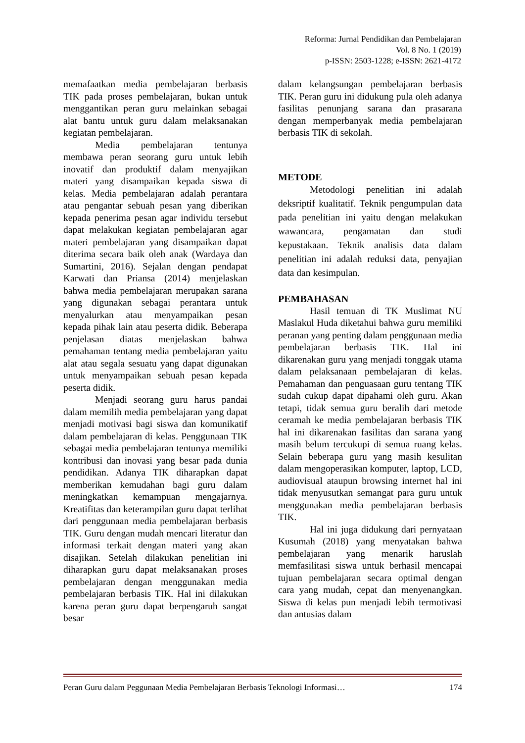Reforma: Jurnal Pendidikan dan Pembelajaran
Vol. 8 No. 1 (2019)
p-ISSN: 2503-1228; e-ISSN: 2621-4172
memafaatkan media pembelajaran berbasis TIK pada proses pembelajaran, bukan untuk menggantikan peran guru melainkan sebagai alat bantu untuk guru dalam melaksanakan kegiatan pembelajaran.
Media pembelajaran tentunya membawa peran seorang guru untuk lebih inovatif dan produktif dalam menyajikan materi yang disampaikan kepada siswa di kelas. Media pembelajaran adalah perantara atau pengantar sebuah pesan yang diberikan kepada penerima pesan agar individu tersebut dapat melakukan kegiatan pembelajaran agar materi pembelajaran yang disampaikan dapat diterima secara baik oleh anak (Wardaya dan Sumartini, 2016). Sejalan dengan pendapat Karwati dan Priansa (2014) menjelaskan bahwa media pembelajaran merupakan sarana yang digunakan sebagai perantara untuk menyalurkan atau menyampaikan pesan kepada pihak lain atau peserta didik. Beberapa penjelasan diatas menjelaskan bahwa pemahaman tentang media pembelajaran yaitu alat atau segala sesuatu yang dapat digunakan untuk menyampaikan sebuah pesan kepada peserta didik.
Menjadi seorang guru harus pandai dalam memilih media pembelajaran yang dapat menjadi motivasi bagi siswa dan komunikatif dalam pembelajaran di kelas. Penggunaan TIK sebagai media pembelajaran tentunya memiliki kontribusi dan inovasi yang besar pada dunia pendidikan. Adanya TIK diharapkan dapat memberikan kemudahan bagi guru dalam meningkatkan kemampuan mengajarnya. Kreatifitas dan keterampilan guru dapat terlihat dari penggunaan media pembelajaran berbasis TIK. Guru dengan mudah mencari literatur dan informasi terkait dengan materi yang akan disajikan. Setelah dilakukan penelitian ini diharapkan guru dapat melaksanakan proses pembelajaran dengan menggunakan media pembelajaran berbasis TIK. Hal ini dilakukan karena peran guru dapat berpengaruh sangat besar
dalam kelangsungan pembelajaran berbasis TIK. Peran guru ini didukung pula oleh adanya fasilitas penunjang sarana dan prasarana dengan memperbanyak media pembelajaran berbasis TIK di sekolah.
METODE
Metodologi penelitian ini adalah deksriptif kualitatif. Teknik pengumpulan data pada penelitian ini yaitu dengan melakukan wawancara, pengamatan dan studi kepustakaan. Teknik analisis data dalam penelitian ini adalah reduksi data, penyajian data dan kesimpulan.
PEMBAHASAN
Hasil temuan di TK Muslimat NU Maslakul Huda diketahui bahwa guru memiliki peranan yang penting dalam penggunaan media pembelajaran berbasis TIK. Hal ini dikarenakan guru yang menjadi tonggak utama dalam pelaksanaan pembelajaran di kelas. Pemahaman dan penguasaan guru tentang TIK sudah cukup dapat dipahami oleh guru. Akan tetapi, tidak semua guru beralih dari metode ceramah ke media pembelajaran berbasis TIK hal ini dikarenakan fasilitas dan sarana yang masih belum tercukupi di semua ruang kelas. Selain beberapa guru yang masih kesulitan dalam mengoperasikan komputer, laptop, LCD, audiovisual ataupun browsing internet hal ini tidak menyusutkan semangat para guru untuk menggunakan media pembelajaran berbasis TIK.
Hal ini juga didukung dari pernyataan Kusumah (2018) yang menyatakan bahwa pembelajaran yang menarik haruslah memfasilitasi siswa untuk berhasil mencapai tujuan pembelajaran secara optimal dengan cara yang mudah, cepat dan menyenangkan. Siswa di kelas pun menjadi lebih termotivasi dan antusias dalam
Peran Guru dalam Peggunaan Media Pembelajaran Berbasis Teknologi Informasi… 174